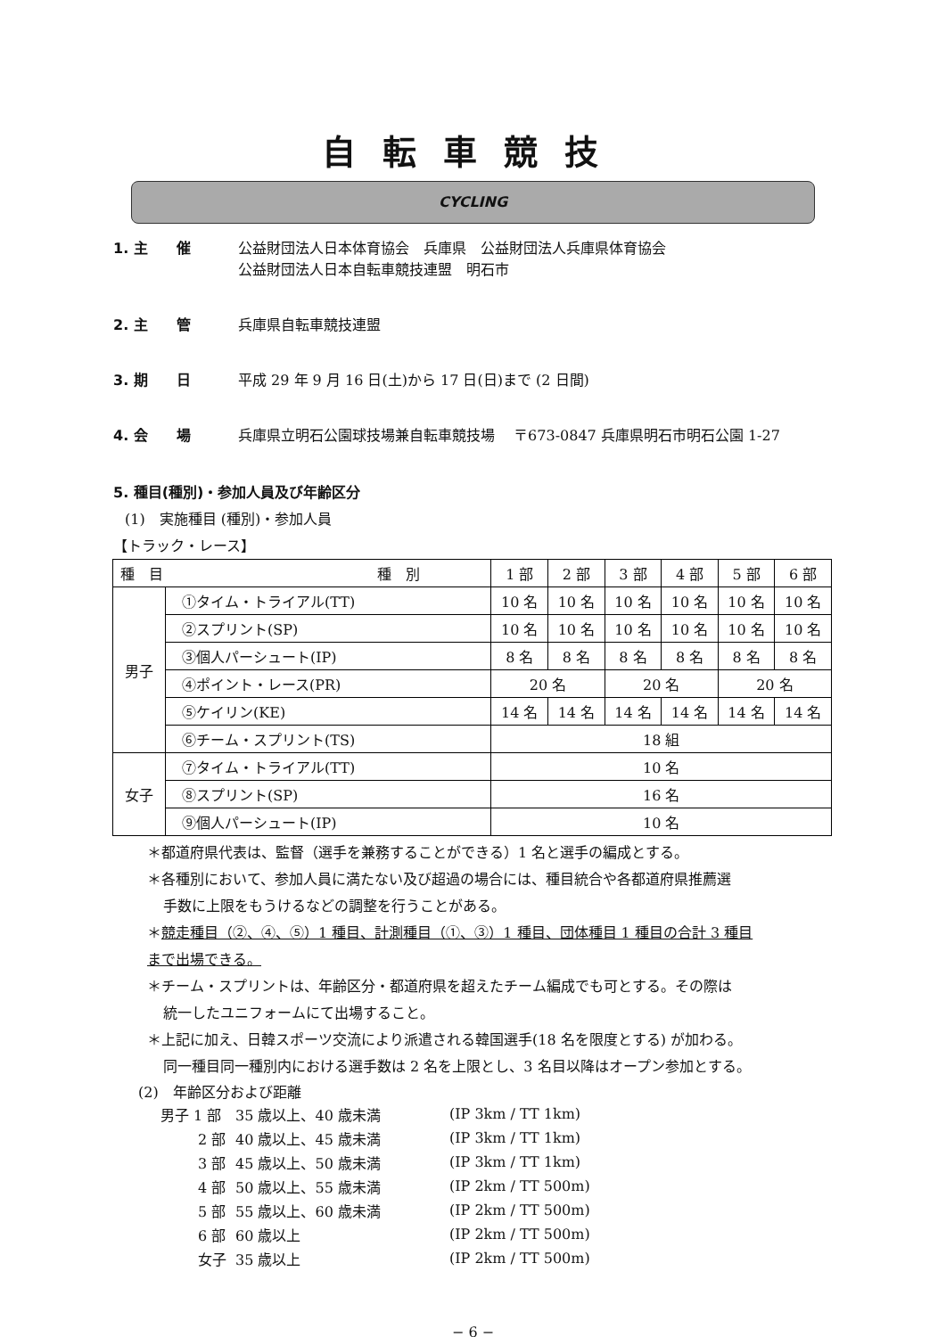自転車競技
CYCLING
1. 主　　催 公益財団法人日本体育協会　兵庫県　公益財団法人兵庫県体育協会
公益財団法人日本自転車競技連盟　明石市
2. 主　　管 兵庫県自転車競技連盟
3. 期　　日 平成 29 年 9 月 16 日(土)から 17 日(日)まで (2 日間)
4. 会　　場 兵庫県立明石公園球技場兼自転車競技場　 〒673-0847 兵庫県明石市明石公園 1-27
5. 種目(種別)・参加人員及び年齢区分
(1)　実施種目 (種別)・参加人員
【トラック・レース】
| 種 目 種 別 | | 1 部 | 2 部 | 3 部 | 4 部 | 5 部 | 6 部 |
| --- | --- | --- | --- | --- | --- | --- | --- |
| 男子 | ①タイム・トライアル(TT) | 10 名 | 10 名 | 10 名 | 10 名 | 10 名 | 10 名 |
| | ②スプリント(SP) | 10 名 | 10 名 | 10 名 | 10 名 | 10 名 | 10 名 |
| | ③個人パーシュート(IP) | 8 名 | 8 名 | 8 名 | 8 名 | 8 名 | 8 名 |
| | ④ポイント・レース(PR) | 20 名 | | 20 名 | | 20 名 | |
| | ⑤ケイリン(KE) | 14 名 | 14 名 | 14 名 | 14 名 | 14 名 | 14 名 |
| | ⑥チーム・スプリント(TS) | 18 組 | | | | | |
| 女子 | ⑦タイム・トライアル(TT) | 10 名 | | | | | |
| | ⑧スプリント(SP) | 16 名 | | | | | |
| | ⑨個人パーシュート(IP) | 10 名 | | | | | |
＊都道府県代表は、監督（選手を兼務することができる）1 名と選手の編成とする。
＊各種別において、参加人員に満たない及び超過の場合には、種目統合や各都道府県推薦選
手数に上限をもうけるなどの調整を行うことがある。
＊競走種目（②、④、⑤）1 種目、計測種目（①、③）1 種目、団体種目 1 種目の合計 3 種目
まで出場できる。
＊チーム・スプリントは、年齢区分・都道府県を超えたチーム編成でも可とする。その際は
統一したユニフォームにて出場すること。
＊上記に加え、日韓スポーツ交流により派遣される韓国選手(18 名を限度とする) が加わる。
同一種目同一種別内における選手数は 2 名を上限とし、3 名目以降はオープン参加とする。
(2)　年齢区分および距離
| 男子 1 部 | 35 歳以上、40 歳未満 | (IP 3km / TT 1km) |
| 2 部 | 40 歳以上、45 歳未満 | (IP 3km / TT 1km) |
| 3 部 | 45 歳以上、50 歳未満 | (IP 3km / TT 1km) |
| 4 部 | 50 歳以上、55 歳未満 | (IP 2km / TT 500m) |
| 5 部 | 55 歳以上、60 歳未満 | (IP 2km / TT 500m) |
| 6 部 | 60 歳以上 | (IP 2km / TT 500m) |
| 女子 | 35 歳以上 | (IP 2km / TT 500m) |
− 6 −